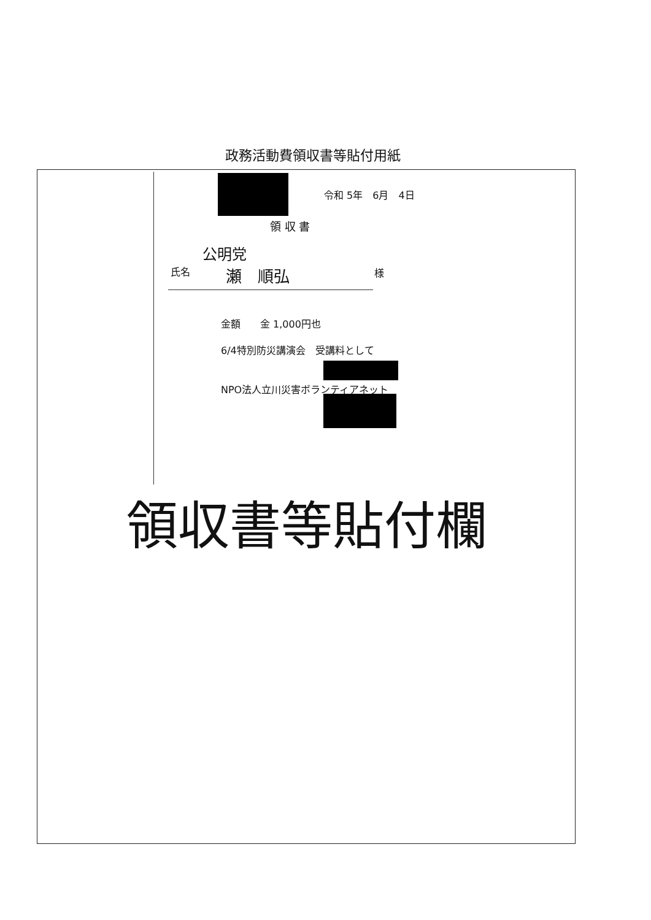政務活動費領収書等貼付用紙
令和 5年　6月　4日
領 収 書
公明党
氏名 瀬　順弘 様
金額　　金 1,000円也
6/4特別防災講演会　受講料として
NPO法人立川災害ボランティアネット
領収書等貼付欄